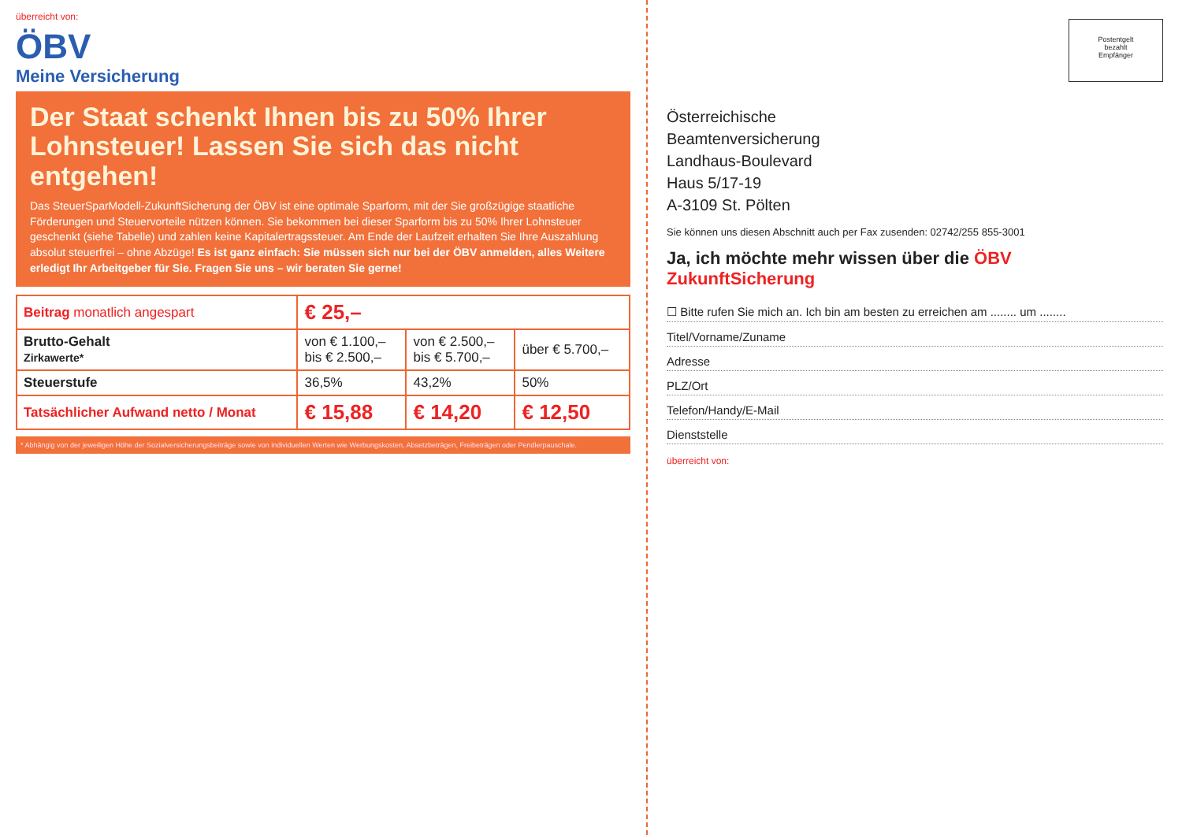überreicht von:
ÖBV
Meine Versicherung
Der Staat schenkt Ihnen bis zu 50% Ihrer Lohnsteuer! Lassen Sie sich das nicht entgehen!
Das SteuerSparModell-ZukunftSicherung der ÖBV ist eine optimale Sparform, mit der Sie großzügige staatliche Förderungen und Steuervorteile nützen können. Sie bekommen bei dieser Sparform bis zu 50% Ihrer Lohnsteuer geschenkt (siehe Tabelle) und zahlen keine Kapitalertragssteuer. Am Ende der Laufzeit erhalten Sie Ihre Auszahlung absolut steuerfrei – ohne Abzüge! Es ist ganz einfach: Sie müssen sich nur bei der ÖBV anmelden, alles Weitere erledigt Ihr Arbeitgeber für Sie. Fragen Sie uns – wir beraten Sie gerne!
| Beitrag monatlich angespart | € 25,– | | |
| Brutto-Gehalt Zirkawerte* | von € 1.100,– bis € 2.500,– | von € 2.500,– bis € 5.700,– | über € 5.700,– |
| Steuerstufe | 36,5% | 43,2% | 50% |
| Tatsächlicher Aufwand netto / Monat | € 15,88 | € 14,20 | € 12,50 |
* Abhängig von der jeweiligen Höhe der Sozialversicherungsbeiträge sowie von individuellen Werten wie Werbungskosten, Absetzbeträgen, Freibeträgen oder Pendlerpauschale.
Postentgelt
bezahlt
Empfänger
Österreichische
Beamtenversicherung
Landhaus-Boulevard
Haus 5/17-19
A-3109 St. Pölten
Sie können uns diesen Abschnitt auch per Fax zusenden: 02742/255 855-3001
Ja, ich möchte mehr wissen über die ÖBV ZukunftSicherung
☐ Bitte rufen Sie mich an. Ich bin am besten zu erreichen am ........ um ........
Titel/Vorname/Zuname
Adresse
PLZ/Ort
Telefon/Handy/E-Mail
Dienststelle
überreicht von: